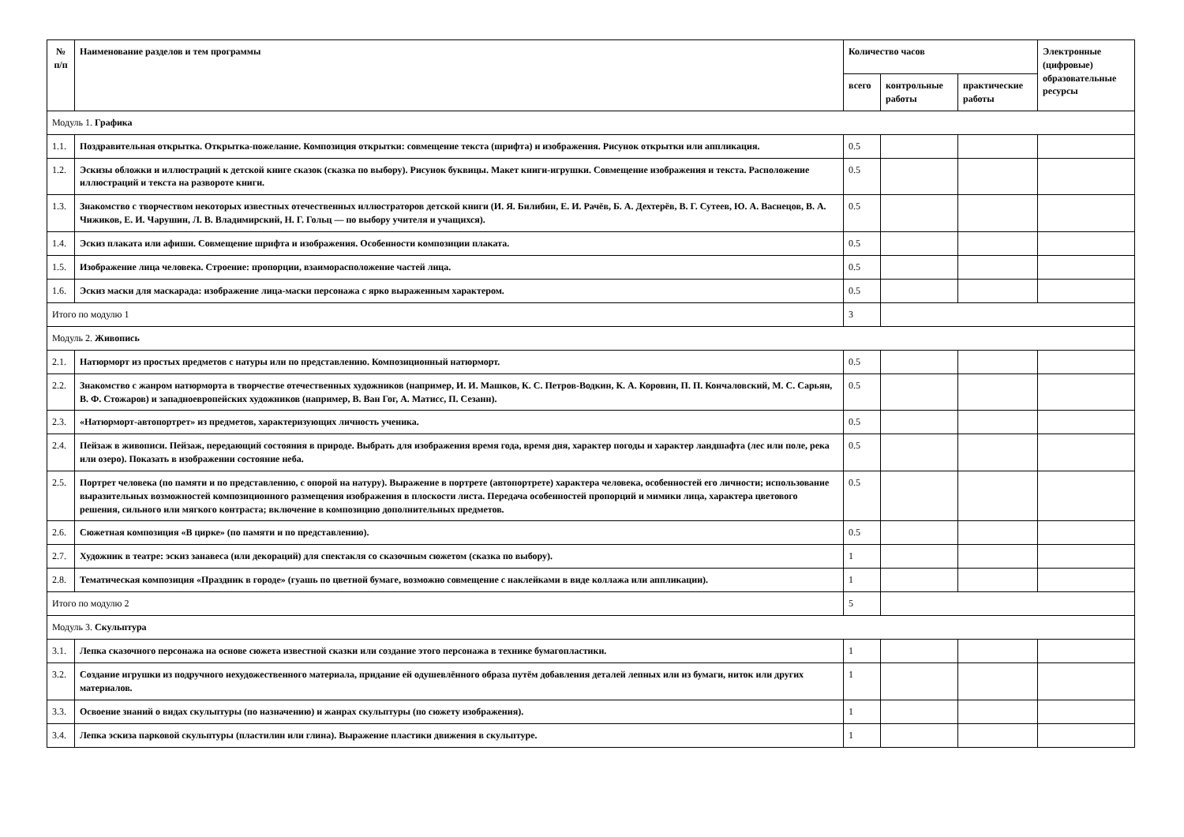| № п/п | Наименование разделов и тем программы | Количество часов | | | Электронные (цифровые) образовательные ресурсы |
| --- | --- | --- | --- | --- | --- |
| | | всего | контрольные работы | практические работы | |
| Модуль 1. Графика | | | | | |
| 1.1. | Поздравительная открытка. Открытка-пожелание. Композиция открытки: совмещение текста (шрифта) и изображения. Рисунок открытки или аппликация. | 0.5 | | | |
| 1.2. | Эскизы обложки и иллюстраций к детской книге сказок (сказка по выбору). Рисунок буквицы. Макет книги-игрушки. Совмещение изображения и текста. Расположение иллюстраций и текста на развороте книги. | 0.5 | | | |
| 1.3. | Знакомство с творчеством некоторых известных отечественных иллюстраторов детской книги (И. Я. Билибин, Е. И. Рачёв, Б. А. Дехтерёв, В. Г. Сутеев, Ю. А. Васнецов, В. А. Чижиков, Е. И. Чарушин, Л. В. Владимирский, Н. Г. Гольц — по выбору учителя и учащихся). | 0.5 | | | |
| 1.4. | Эскиз плаката или афиши. Совмещение шрифта и изображения. Особенности композиции плаката. | 0.5 | | | |
| 1.5. | Изображение лица человека. Строение: пропорции, взаиморасположение частей лица. | 0.5 | | | |
| 1.6. | Эскиз маски для маскарада: изображение лица-маски персонажа с ярко выраженным характером. | 0.5 | | | |
| Итого по модулю 1 | | 3 | | | |
| Модуль 2. Живопись | | | | | |
| 2.1. | Натюрморт из простых предметов с натуры или по представлению. Композиционный натюрморт. | 0.5 | | | |
| 2.2. | Знакомство с жанром натюрморта в творчестве отечественных художников (например, И. И. Машков, К. С. Петров-Водкин, К. А. Коровин, П. П. Кончаловский, М. С. Сарьян, В. Ф. Стожаров) и западноевропейских художников (например, В. Ван Гог, А. Матисс, П. Сезанн). | 0.5 | | | |
| 2.3. | «Натюрморт-автопортрет» из предметов, характеризующих личность ученика. | 0.5 | | | |
| 2.4. | Пейзаж в живописи. Пейзаж, передающий состояния в природе. Выбрать для изображения время года, время дня, характер погоды и характер ландшафта (лес или поле, река или озеро). Показать в изображении состояние неба. | 0.5 | | | |
| 2.5. | Портрет человека (по памяти и по представлению, с опорой на натуру). Выражение в портрете (автопортрете) характера человека, особенностей его личности; использование выразительных возможностей композиционного размещения изображения в плоскости листа. Передача особенностей пропорций и мимики лица, характера цветового решения, сильного или мягкого контраста; включение в композицию дополнительных предметов. | 0.5 | | | |
| 2.6. | Сюжетная композиция «В цирке» (по памяти и по представлению). | 0.5 | | | |
| 2.7. | Художник в театре: эскиз занавеса (или декораций) для спектакля со сказочным сюжетом (сказка по выбору). | 1 | | | |
| 2.8. | Тематическая композиция «Праздник в городе» (гуашь по цветной бумаге, возможно совмещение с наклейками в виде коллажа или аппликации). | 1 | | | |
| Итого по модулю 2 | | 5 | | | |
| Модуль 3. Скульптура | | | | | |
| 3.1. | Лепка сказочного персонажа на основе сюжета известной сказки или создание этого персонажа в технике бумагопластики. | 1 | | | |
| 3.2. | Создание игрушки из подручного нехудожественного материала, придание ей одушевлённого образа путём добавления деталей лепных или из бумаги, ниток или других материалов. | 1 | | | |
| 3.3. | Освоение знаний о видах скульптуры (по назначению) и жанрах скульптуры (по сюжету изображения). | 1 | | | |
| 3.4. | Лепка эскиза парковой скульптуры (пластилин или глина). Выражение пластики движения в скульптуре. | 1 | | | |